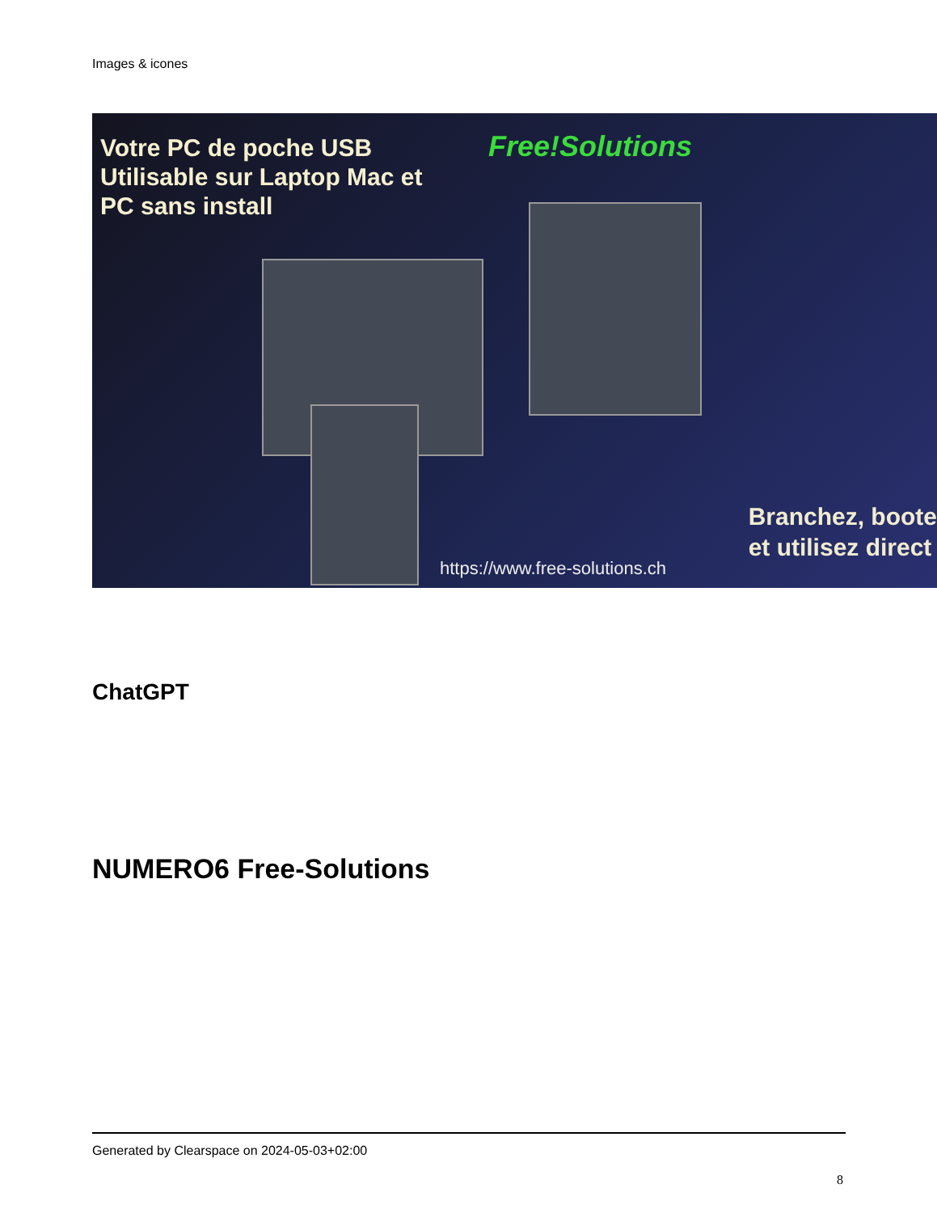Images & icones
Votre PC de poche USB
Utilisable sur Laptop Mac et
PC sans install
Free!Solutions
Branchez, boote
et utilisez direct
https://www.free-solutions.ch
ChatGPT
NUMERO6 Free-Solutions
Generated by Clearspace on 2024-05-03+02:00
8